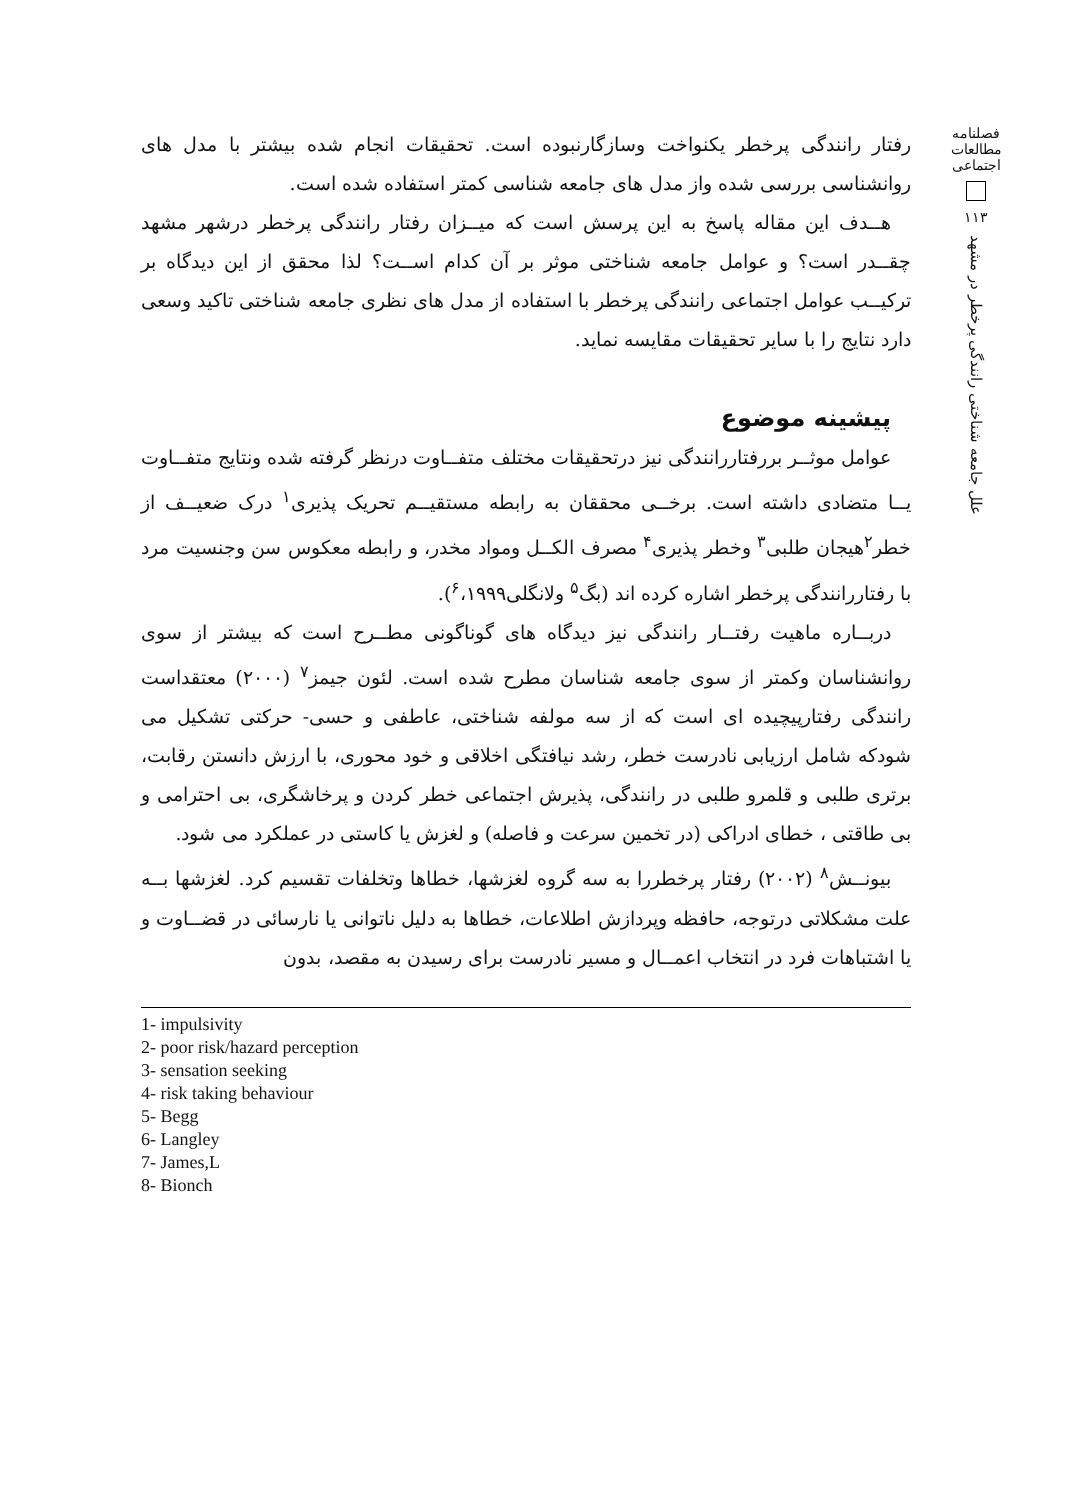فصلنامه مطالعات اجتماعی
۱۱۳
علل جامعه شناختی رانندگی پرخطر در مشهد
رفتار رانندگی پرخطر یکنواخت وسازگارنبوده است. تحقیقات انجام شده بیشتر با مدل های روانشناسی بررسی شده واز مدل های جامعه شناسی کمتر استفاده شده است.
هــدف این مقاله پاسخ به این پرسش است که میــزان رفتار رانندگی پرخطر درشهر مشهد چقــدر است؟ و عوامل جامعه شناختی موثر بر آن کدام اســت؟ لذا محقق از این دیدگاه بر ترکیــب عوامل اجتماعی رانندگی پرخطر با استفاده از مدل های نظری جامعه شناختی تاکید وسعی دارد نتایج را با سایر تحقیقات مقایسه نماید.
پیشینه موضوع
عوامل موثــر بررفتاررانندگی نیز درتحقیقات مختلف متفــاوت درنظر گرفته شده ونتایج متفــاوت یــا متضادی داشته است. برخــی محققان به رابطه مستقیــم تحریک پذیری<sup>۱</sup> درک ضعیــف از خطر<sup>۲</sup>هیجان طلبی<sup>۳</sup> وخطر پذیری<sup>۴</sup> مصرف الکــل ومواد مخدر، و رابطه معکوس سن وجنسیت مرد با رفتاررانندگی پرخطر اشاره کرده اند (بگ<sup>۵</sup> ولانگلی<sup>۶</sup>،۱۹۹۹).
دربــاره ماهیت رفتــار رانندگی نیز دیدگاه های گوناگونی مطــرح است که بیشتر از سوی روانشناسان وکمتر از سوی جامعه شناسان مطرح شده است. لئون جیمز<sup>۷</sup> (۲۰۰۰) معتقداست رانندگی رفتارپیچیده ای است که از سه مولفه شناختی، عاطفی و حسی- حرکتی تشکیل می شودکه شامل ارزیابی نادرست خطر، رشد نیافتگی اخلاقی و خود محوری، با ارزش دانستن رقابت، برتری طلبی و قلمرو طلبی در رانندگی، پذیرش اجتماعی خطر کردن و پرخاشگری، بی احترامی و بی طاقتی ، خطای ادراکی (در تخمین سرعت و فاصله) و لغزش یا کاستی در عملکرد می شود.
بیونــش<sup>۸</sup> (۲۰۰۲) رفتار پرخطررا به سه گروه لغزشها، خطاها وتخلفات تقسیم کرد. لغزشها بــه علت مشکلاتی درتوجه، حافظه وپردازش اطلاعات، خطاها به دلیل ناتوانی یا نارسائی در قضــاوت و یا اشتباهات فرد در انتخاب اعمــال و مسیر نادرست برای رسیدن به مقصد، بدون
1- impulsivity
2- poor risk/hazard perception
3- sensation seeking
4- risk taking behaviour
5- Begg
6- Langley
7- James,L
8- Bionch